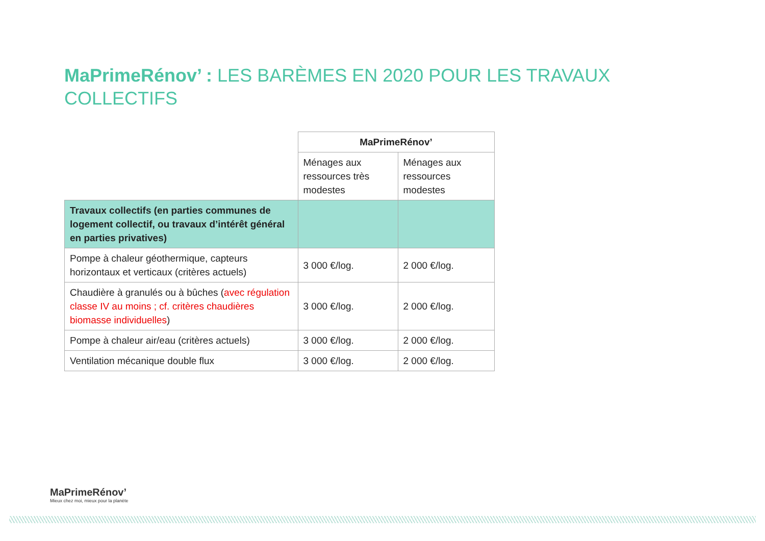MaPrimeRénov’ : LES BARÈMES EN 2020 POUR LES TRAVAUX COLLECTIFS
| | MaPrimeRénov’ | |
| | Ménages aux ressources très modestes | Ménages aux ressources modestes |
| Travaux collectifs (en parties communes de logement collectif, ou travaux d’intérêt général en parties privatives) | | |
| Pompe à chaleur géothermique, capteurs horizontaux et verticaux (critères actuels) | 3 000 €/log. | 2 000 €/log. |
| Chaudière à granulés ou à bûches ( avec régulation classe IV au moins ; cf. critères chaudières biomasse individuelles ) | 3 000 €/log. | 2 000 €/log. |
| Pompe à chaleur air/eau (critères actuels) | 3 000 €/log. | 2 000 €/log. |
| Ventilation mécanique double flux | 3 000 €/log. | 2 000 €/log. |
MaPrimeRénov’
Mieux chez moi, mieux pour la planète